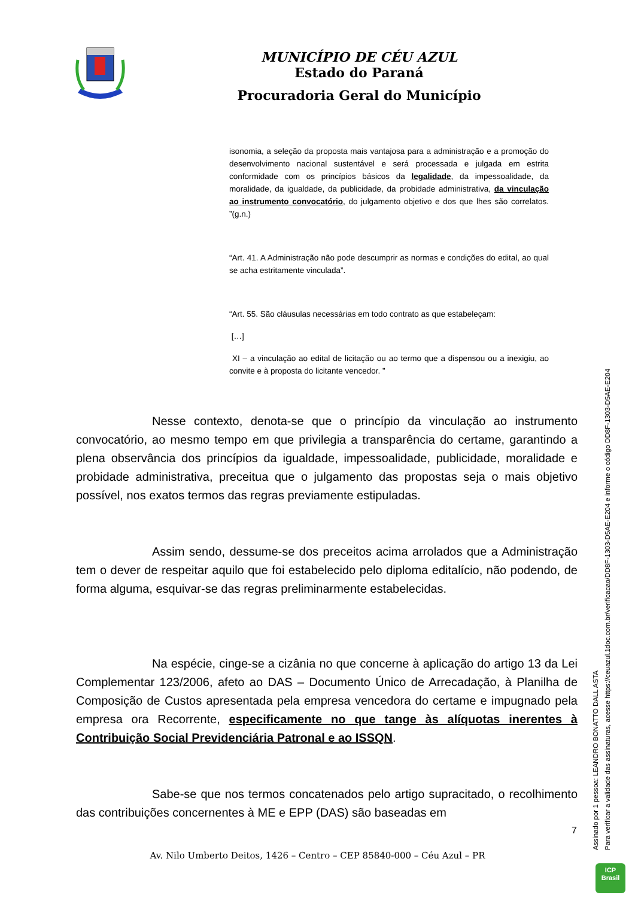MUNICÍPIO DE CÉU AZUL
Estado do Paraná
Procuradoria Geral do Município
isonomia, a seleção da proposta mais vantajosa para a administração e a promoção do desenvolvimento nacional sustentável e será processada e julgada em estrita conformidade com os princípios básicos da legalidade, da impessoalidade, da moralidade, da igualdade, da publicidade, da probidade administrativa, da vinculação ao instrumento convocatório, do julgamento objetivo e dos que lhes são correlatos. ”(g.n.)
“Art. 41. A Administração não pode descumprir as normas e condições do edital, ao qual se acha estritamente vinculada”.
“Art. 55. São cláusulas necessárias em todo contrato as que estabeleçam:
[…]
XI – a vinculação ao edital de licitação ou ao termo que a dispensou ou a inexigiu, ao convite e à proposta do licitante vencedor. ”
Nesse contexto, denota-se que o princípio da vinculação ao instrumento convocatório, ao mesmo tempo em que privilegia a transparência do certame, garantindo a plena observância dos princípios da igualdade, impessoalidade, publicidade, moralidade e probidade administrativa, preceitua que o julgamento das propostas seja o mais objetivo possível, nos exatos termos das regras previamente estipuladas.
Assim sendo, dessume-se dos preceitos acima arrolados que a Administração tem o dever de respeitar aquilo que foi estabelecido pelo diploma editalício, não podendo, de forma alguma, esquivar-se das regras preliminarmente estabelecidas.
Na espécie, cinge-se a cizânia no que concerne à aplicação do artigo 13 da Lei Complementar 123/2006, afeto ao DAS – Documento Único de Arrecadação, à Planilha de Composição de Custos apresentada pela empresa vencedora do certame e impugnado pela empresa ora Recorrente, especificamente no que tange às alíquotas inerentes à Contribuição Social Previdenciária Patronal e ao ISSQN.
Sabe-se que nos termos concatenados pelo artigo supracitado, o recolhimento das contribuições concernentes à ME e EPP (DAS) são baseadas em
7
Av. Nilo Umberto Deitos, 1426 – Centro – CEP 85840-000 – Céu Azul – PR
Assinado por 1 pessoa: LEANDRO BONATTO DALL ASTA
Para verificar a validade das assinaturas, acesse https://ceuazul.1doc.com.br/verificacao/DD8F-1303-D5AE-E204 e informe o código DD8F-1303-D5AE-E204
ICP
Brasil